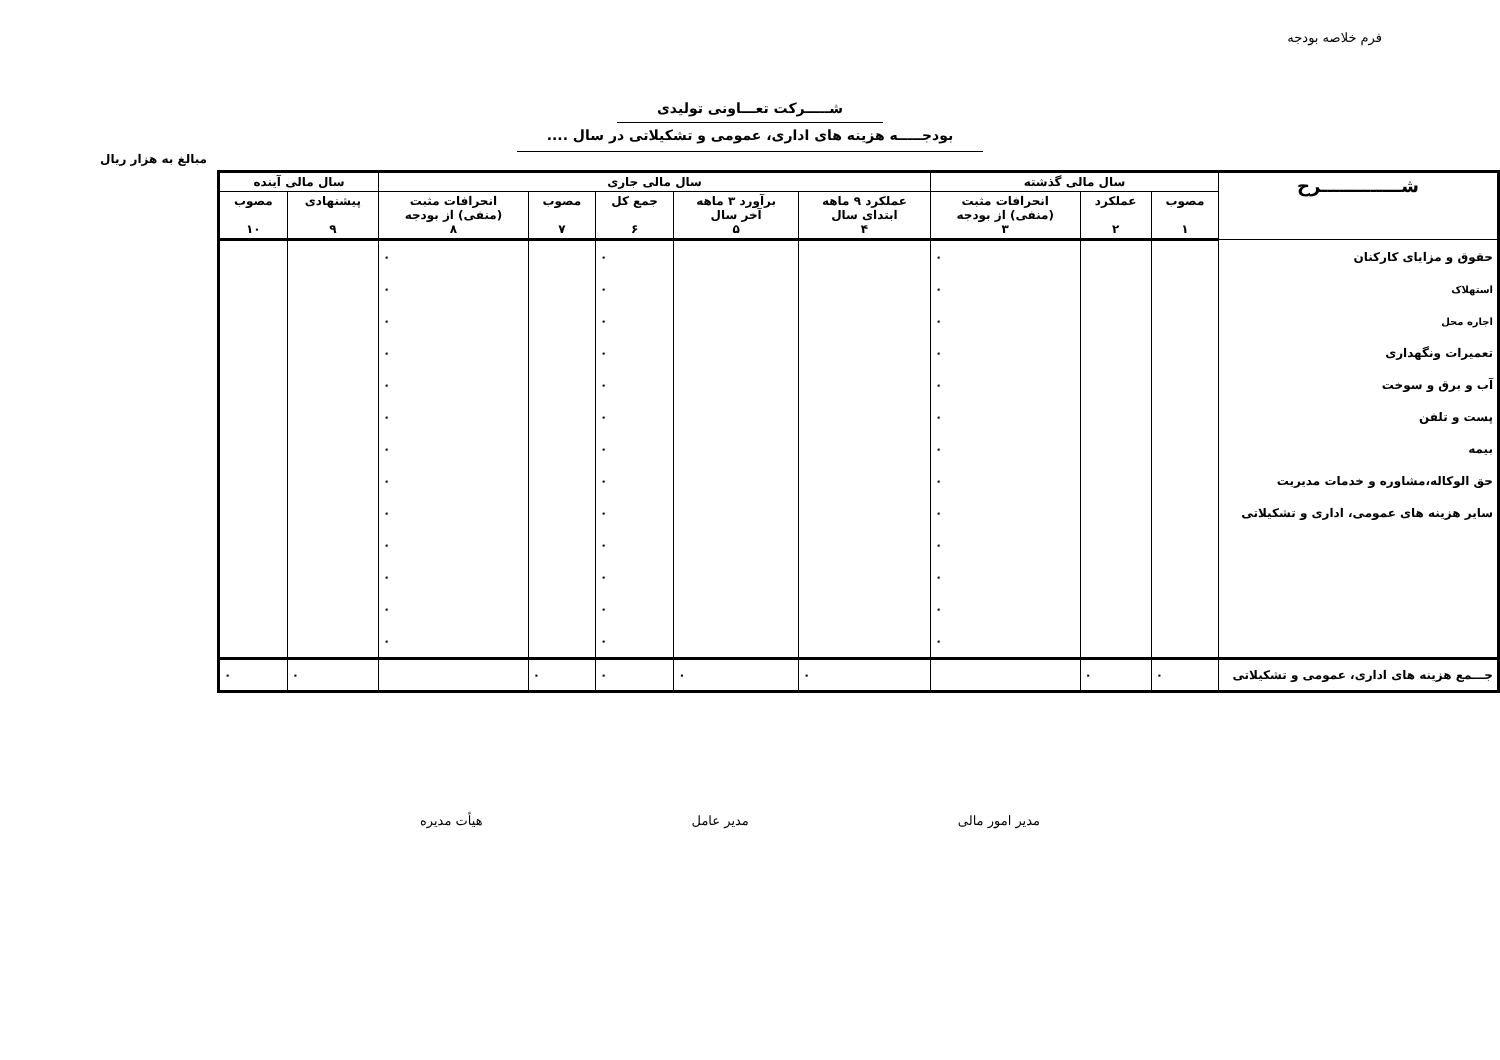فرم خلاصه بودجه
شـــــرکت تعـــاونی تولیدی
بودجـــــه هزینه های اداری، عمومی و تشکیلاتی در سال ....
مبالغ به هزار ریال
| شـــــــــــــرح | سال مالی گذشته | | | سال مالی جاری | | | | | سال مالی آینده | |
| --- | --- | --- | --- | --- | --- | --- | --- | --- | --- | --- |
| | مصوب ١ | عملکرد ٢ | انحرافات مثبت (منفی) از بودجه ٣ | عملکرد ٩ ماهه ابتدای سال ۴ | برآورد ٣ ماهه آخر سال ۵ | جمع کل ۶ | مصوب ٧ | انحرافات مثبت (منفی) از بودجه ٨ | پیشنهادی ٩ | مصوب ١٠ |
| حقوق و مزایای کارکنان | | | ٠ | | | ٠ | | ٠ | | |
| استهلاک | | | ٠ | | | ٠ | | ٠ | | |
| اجاره محل | | | ٠ | | | ٠ | | ٠ | | |
| تعمیرات ونگهداری | | | ٠ | | | ٠ | | ٠ | | |
| آب و برق و سوخت | | | ٠ | | | ٠ | | ٠ | | |
| پست و تلفن | | | ٠ | | | ٠ | | ٠ | | |
| بیمه | | | ٠ | | | ٠ | | ٠ | | |
| حق الوکاله،مشاوره و خدمات مدیریت | | | ٠ | | | ٠ | | ٠ | | |
| سایر هزینه های عمومی، اداری و تشکیلاتی | | | ٠ | | | ٠ | | ٠ | | |
| | | | ٠ | | | ٠ | | ٠ | | |
| | | | ٠ | | | ٠ | | ٠ | | |
| | | | ٠ | | | ٠ | | ٠ | | |
| | | | ٠ | | | ٠ | | ٠ | | |
| جـــمع هزینه های اداری، عمومی و تشکیلاتی | ٠ | ٠ | | ٠ | ٠ | ٠ | ٠ | | ٠ | ٠ |
مدیر امور مالی مدیر عامل هیأت مدیره